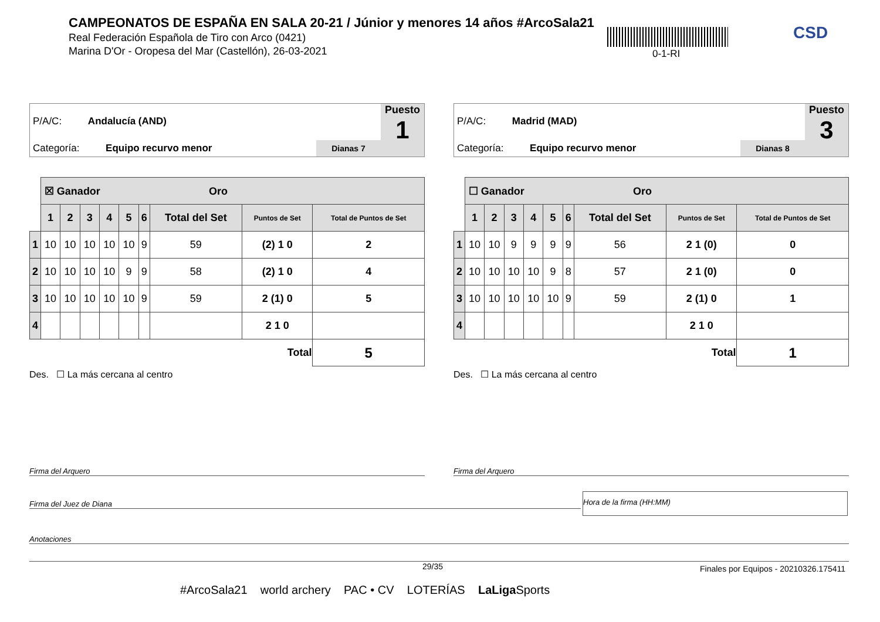CAMPEONATOS DE ESPAÑA EN SALA 20-21 / Júnior y menores 14 años #ArcoSala21
Real Federación Española de Tiro con Arco (0421)
Marina D'Or - Oropesa del Mar (Castellón), 26-03-2021
0-1-RI
CSD
P/A/C: Andalucía (AND)
Categoría: Equipo recurvo menor
Dianas 7
Puesto
1
| | ☒ Ganador Oro | | | | | | | | |
| | 1 | 2 | 3 | 4 | 5 | 6 | Total del Set | Puntos de Set | Total de Puntos de Set |
| 1 | 10 | 10 | 10 | 10 | 10 | 9 | 59 | (2) 1 0 | 2 |
| 2 | 10 | 10 | 10 | 10 | 9 | 9 | 58 | (2) 1 0 | 4 |
| 3 | 10 | 10 | 10 | 10 | 10 | 9 | 59 | 2 (1) 0 | 5 |
| 4 | | | | | | | | 2 1 0 | |
| | | | | | | | | Total | 5 |
Des. ☐ La más cercana al centro
P/A/C: Madrid (MAD)
Categoría: Equipo recurvo menor
Dianas 8
Puesto
3
| | ☐ Ganador Oro | | | | | | | | |
| | 1 | 2 | 3 | 4 | 5 | 6 | Total del Set | Puntos de Set | Total de Puntos de Set |
| 1 | 10 | 10 | 9 | 9 | 9 | 9 | 56 | 2 1 (0) | 0 |
| 2 | 10 | 10 | 10 | 10 | 9 | 8 | 57 | 2 1 (0) | 0 |
| 3 | 10 | 10 | 10 | 10 | 10 | 9 | 59 | 2 (1) 0 | 1 |
| 4 | | | | | | | | 2 1 0 | |
| | | | | | | | | Total | 1 |
Des. ☐ La más cercana al centro
Firma del Arquero Firma del Arquero
Firma del Juez de Diana
Hora de la firma (HH:MM)
Anotaciones
29/35
Finales por Equipos - 20210326.175411
#ArcoSala21 world archery PAC • CV LOTERÍAS LaLiga Sports